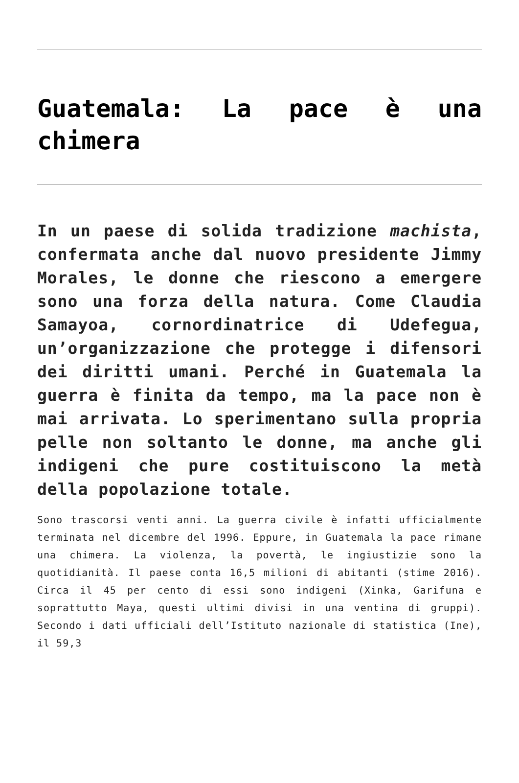Guatemala: La pace è una chimera
In un paese di solida tradizione machista, confermata anche dal nuovo presidente Jimmy Morales, le donne che riescono a emergere sono una forza della natura. Come Claudia Samayoa, cornordinatrice di Udefegua, un’organizzazione che protegge i difensori dei diritti umani. Perché in Guatemala la guerra è finita da tempo, ma la pace non è mai arrivata. Lo sperimentano sulla propria pelle non soltanto le donne, ma anche gli indigeni che pure costituiscono la metà della popolazione totale.
Sono trascorsi venti anni. La guerra civile è infatti ufficialmente terminata nel dicembre del 1996. Eppure, in Guatemala la pace rimane una chimera. La violenza, la povertà, le ingiustizie sono la quotidianità. Il paese conta 16,5 milioni di abitanti (stime 2016). Circa il 45 per cento di essi sono indigeni (Xinka, Garifuna e soprattutto Maya, questi ultimi divisi in una ventina di gruppi). Secondo i dati ufficiali dell’Istituto nazionale di statistica (Ine), il 59,3